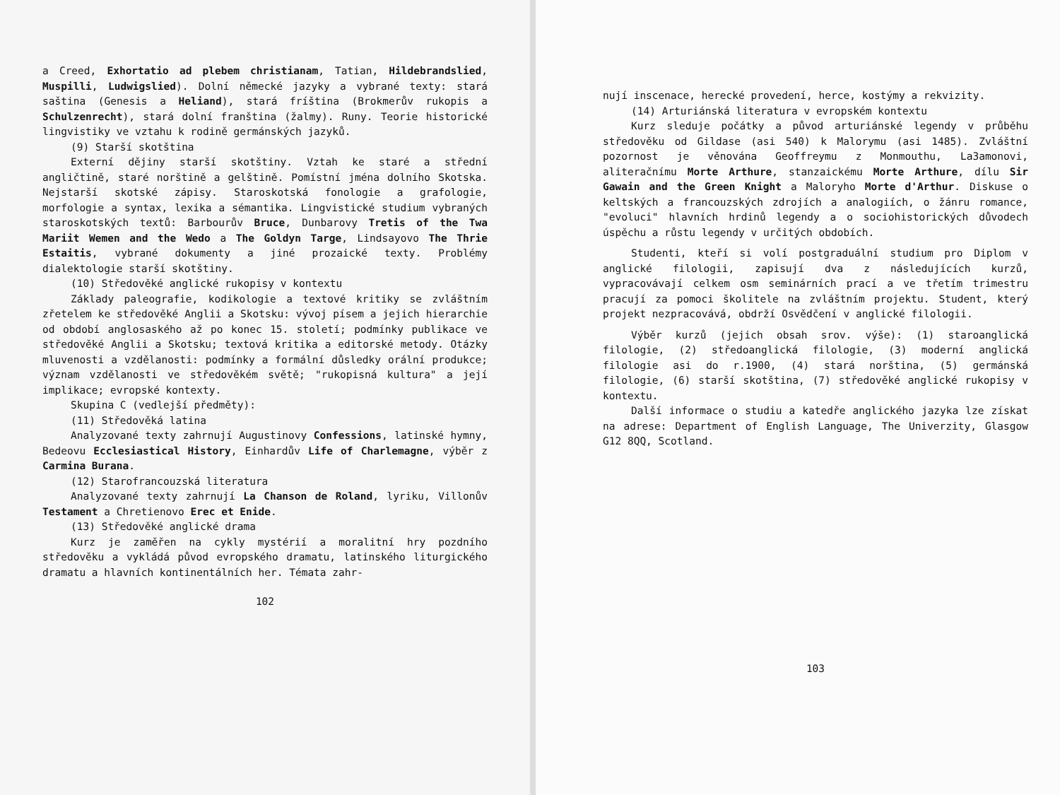a Creed, Exhortatio ad plebem christianam, Tatian, Hildebrandslied, Muspilli, Ludwigslied). Dolní německé jazyky a vybrané texty: stará saština (Genesis a Heliand), stará fríština (Brokmerův rukopis a Schulzenrecht), stará dolní franština (žalmy). Runy. Teorie historické lingvistiky ve vztahu k rodině germánských jazyků.
(9) Starší skotština
Externí dějiny starší skotštiny. Vztah ke staré a střední angličtině, staré norštině a gelštině. Pomístní jména dolního Skotska. Nejstarší skotské zápisy. Staroskotská fonologie a grafologie, morfologie a syntax, lexika a sémantika. Lingvistické studium vybraných staroskotských textů: Barbourův Bruce, Dunbarovy Tretis of the Twa Mariit Wemen and the Wedo a The Goldyn Targe, Lindsayovo The Thrie Estaitis, vybrané dokumenty a jiné prozaické texty. Problémy dialektologie starší skotštiny.
(10) Středověké anglické rukopisy v kontextu
Základy paleografie, kodikologie a textové kritiky se zvláštním zřetelem ke středověké Anglii a Skotsku: vývoj písem a jejich hierarchie od období anglosaského až po konec 15. století; podmínky publikace ve středověké Anglii a Skotsku; textová kritika a editorské metody. Otázky mluvenosti a vzdělanosti: podmínky a formální důsledky orální produkce; význam vzdělanosti ve středověkém světě; "rukopisná kultura" a její implikace; evropské kontexty.
Skupina C (vedlejší předměty):
(11) Středověká latina
Analyzované texty zahrnují Augustinovy Confessions, latinské hymny, Bedeovu Ecclesiastical History, Einhardův Life of Charlemagne, výběr z Carmina Burana.
(12) Starofrancouzská literatura
Analyzované texty zahrnují La Chanson de Roland, lyriku, Villonův Testament a Chretienovo Erec et Enide.
(13) Středověké anglické drama
Kurz je zaměřen na cykly mystérií a moralitní hry pozdního středověku a vykládá původ evropského dramatu, latinského liturgického dramatu a hlavních kontinentálních her. Témata zahr-
102
nují inscenace, herecké provedení, herce, kostýmy a rekvizity.
(14) Arturiánská literatura v evropském kontextu
Kurz sleduje počátky a původ arturiánské legendy v průběhu středověku od Gildase (asi 540) k Malorymu (asi 1485). Zvláštní pozornost je věnována Geoffreymu z Monmouthu, La3amonovi, aliteračnímu Morte Arthure, stanzaickému Morte Arthure, dílu Sir Gawain and the Green Knight a Maloryho Morte d'Arthur. Diskuse o keltských a francouzských zdrojích a analogiích, o žánru romance, "evoluci" hlavních hrdinů legendy a o sociohistorických důvodech úspěchu a růstu legendy v určitých obdobích.
Studenti, kteří si volí postgraduální studium pro Diplom v anglické filologii, zapisují dva z následujících kurzů, vypracovávají celkem osm seminárních prací a ve třetím trimestru pracují za pomoci školitele na zvláštním projektu. Student, který projekt nezpracovává, obdrží Osvědčení v anglické filologii.
Výběr kurzů (jejich obsah srov. výše): (1) staroanglická filologie, (2) středoanglická filologie, (3) moderní anglická filologie asi do r.1900, (4) stará norština, (5) germánská filologie, (6) starší skotština, (7) středověké anglické rukopisy v kontextu.
Další informace o studiu a katedře anglického jazyka lze získat na adrese: Department of English Language, The Univerzity, Glasgow G12 8QQ, Scotland.
103